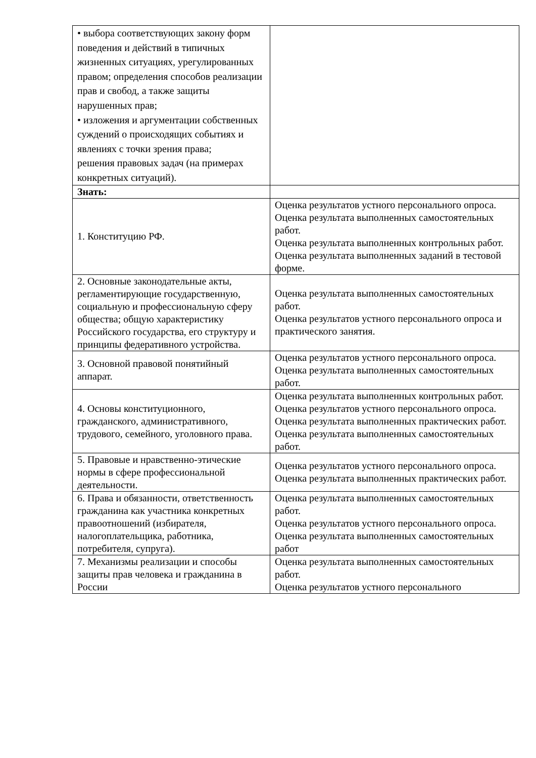| • выбора соответствующих закону форм поведения и действий в типичных жизненных ситуациях, урегулированных правом; определения способов реализации прав и свобод, а также защиты нарушенных прав; • изложения и аргументации собственных суждений о происходящих событиях и явлениях с точки зрения права; решения правовых задач (на примерах конкретных ситуаций). | |
| Знать: | |
| 1. Конституцию РФ. | Оценка результатов устного персонального опроса. Оценка результата выполненных самостоятельных работ. Оценка результата выполненных контрольных работ. Оценка результата выполненных заданий в тестовой форме. |
| 2. Основные законодательные акты, регламентирующие государственную, социальную и профессиональную сферу общества; общую характеристику Российского государства, его структуру и принципы федеративного устройства. | Оценка результата выполненных самостоятельных работ. Оценка результатов устного персонального опроса и практического занятия. |
| 3. Основной правовой понятийный аппарат. | Оценка результатов устного персонального опроса. Оценка результата выполненных самостоятельных работ. |
| 4. Основы конституционного, гражданского, административного, трудового, семейного, уголовного права. | Оценка результата выполненных контрольных работ. Оценка результатов устного персонального опроса. Оценка результата выполненных практических работ. Оценка результата выполненных самостоятельных работ. |
| 5. Правовые и нравственно-этические нормы в сфере профессиональной деятельности. | Оценка результатов устного персонального опроса. Оценка результата выполненных практических работ. |
| 6. Права и обязанности, ответственность гражданина как участника конкретных правоотношений (избирателя, налогоплательщика, работника, потребителя, супруга). | Оценка результата выполненных самостоятельных работ. Оценка результатов устного персонального опроса. Оценка результата выполненных самостоятельных работ |
| 7. Механизмы реализации и способы защиты прав человека и гражданина в России | Оценка результата выполненных самостоятельных работ. Оценка результатов устного персонального |